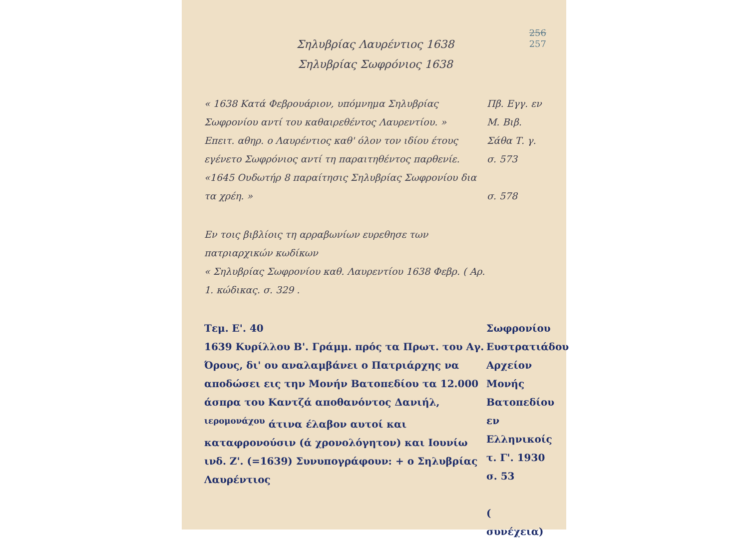256
257
Σηλυβρίας Λαυρέντιος 1638
Σηλυβρίας Σωφρόνιος 1638
« 1638 Κατά Φεβρουάριον, υπόμνημα Σηλυβρίας Σωφρονίου αντί του καθαιρεθέντος Λαυρεντίου. »
Επειτ. αθηρ. ο Λαυρέντιος καθ' όλον τον ιδίου έτους εγένετο Σωφρόνιος αντί τη παραιτηθέντος παρθενίε.
«1645 Ουδωτήρ 8 παραίτησις Σηλυβρίας Σωφρονίου δια τα χρέη. »
Πβ. Εγγ. εν Μ. Βιβ. Σάθα Τ. γ. σ. 573
σ. 578
Εν τοις βιβλίοις τη αρραβωνίων ευρεθησε των πατριαρχικών κωδίκων
« Σηλυβρίας Σωφρονίου καθ. Λαυρεντίου 1638 Φεβρ. ( Αρ. 1. κώδικας. σ. 329 .
Τεμ. Ε'. 40
1639 Κυρίλλου Β'. Γράμμ. πρός τα Πρωτ. του Αγ. Όρους, δι' ου αναλαμβάνει ο Πατριάρχης να αποδώσει εις την Μονήν Βατοπεδίου τα 12.000 άσπρα του Καντζά αποθανόντος Δανιήλ, <sup>ιερομονάχου</sup> άτινα έλαβον αυτοί και καταφρονούσιν (ά χρονολόγητον) και Ιουνίω ινδ. Ζ'. (=1639) Συνυπογράφουν: + ο Σηλυβρίας Λαυρέντιος
Σωφρονίου Ευστρατιάδου Αρχείον Μονής Βατοπεδίου εν Ελληνικοίς τ. Γ'. 1930 σ. 53
( συνέχεια)